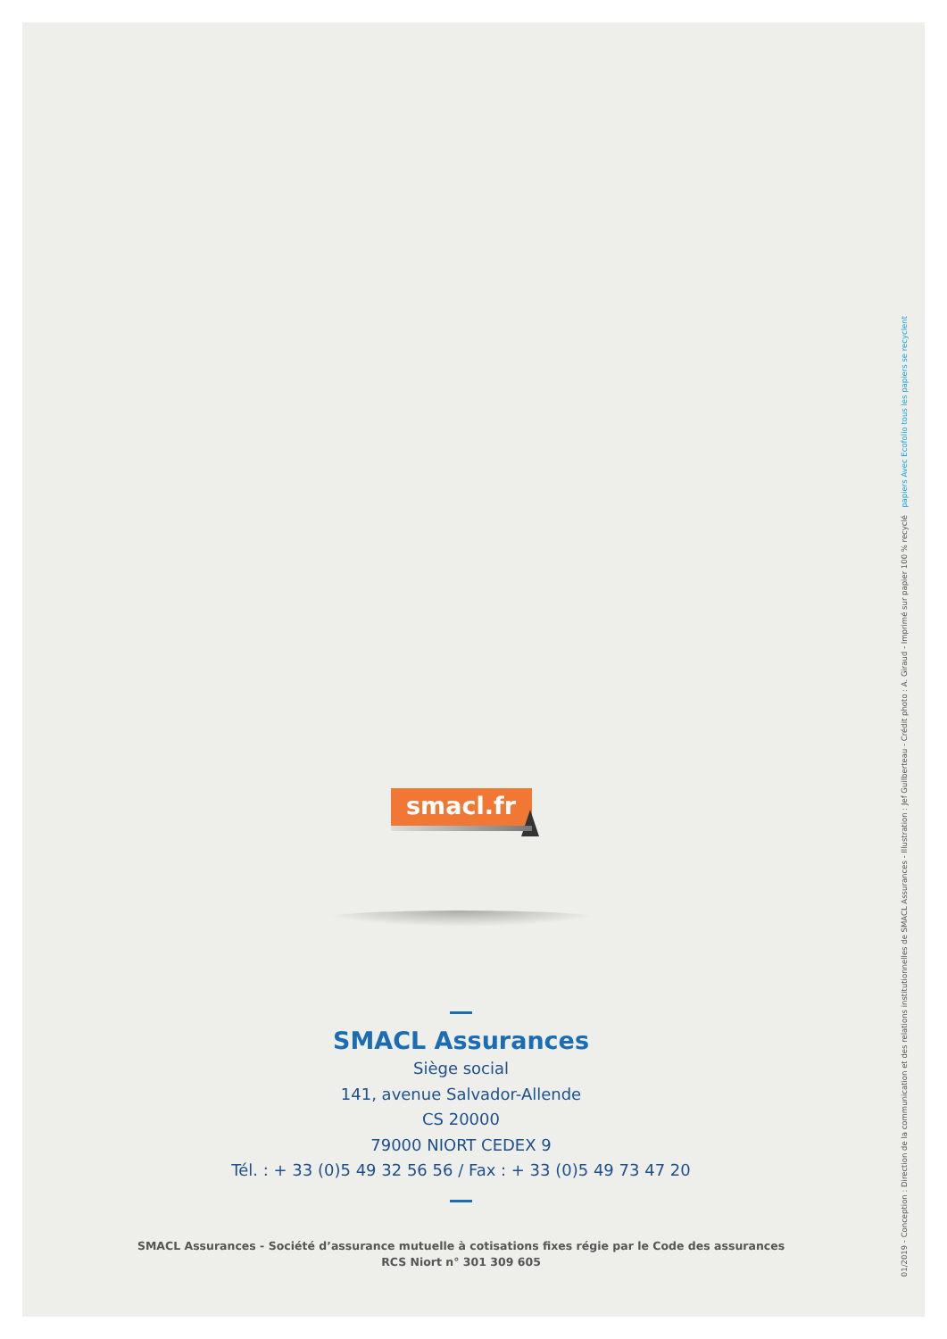smacl.fr
SMACL Assurances
Siège social
141, avenue Salvador-Allende
CS 20000
79000 NIORT CEDEX 9
Tél. : + 33 (0)5 49 32 56 56 / Fax : + 33 (0)5 49 73 47 20
SMACL Assurances - Société d’assurance mutuelle à cotisations fixes régie par le Code des assurances
RCS Niort n° 301 309 605
01/2019 - Conception : Direction de la communication et des relations institutionnelles de SMACL Assurances - Illustration : Jef Guilberteau - Crédit photo : A. Giraud - Imprimé sur papier 100 % recyclé papiers Avec Ecofolio tous les papiers se recyclent